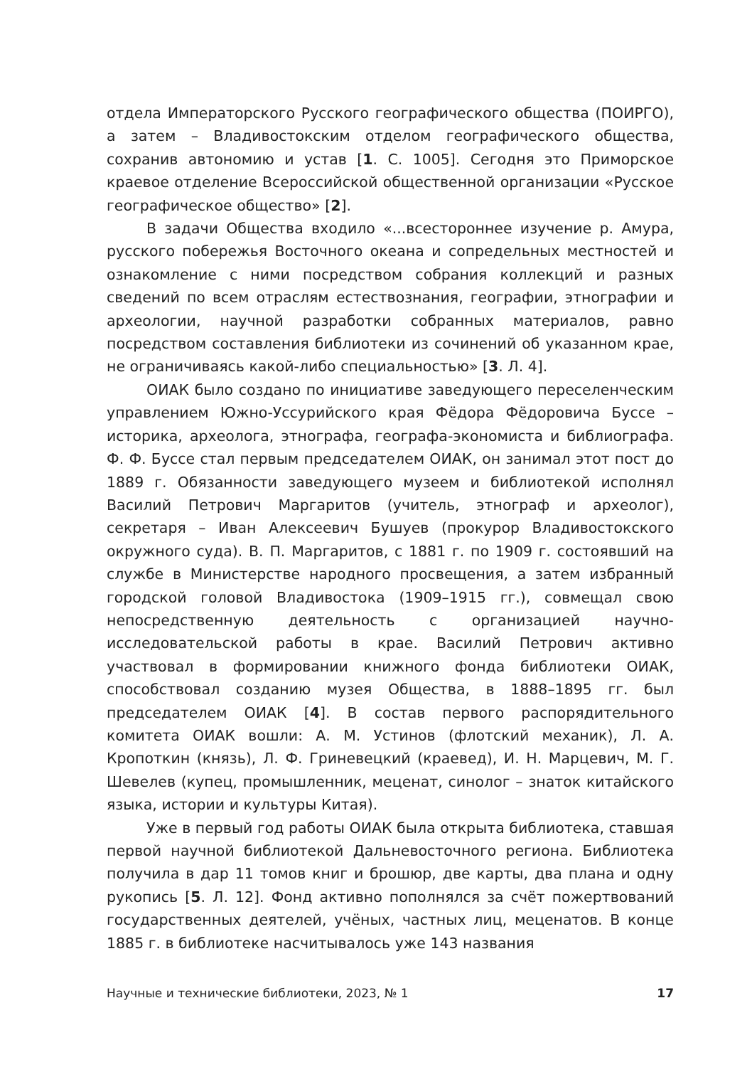отдела Императорского Русского географического общества (ПОИРГО), а затем – Владивостокским отделом географического общества, сохранив автономию и устав [1. С. 1005]. Сегодня это Приморское краевое отделение Всероссийской общественной организации «Русское географическое общество» [2].
В задачи Общества входило «...всестороннее изучение р. Амура, русского побережья Восточного океана и сопредельных местностей и ознакомление с ними посредством собрания коллекций и разных сведений по всем отраслям естествознания, географии, этнографии и археологии, научной разработки собранных материалов, равно посредством составления библиотеки из сочинений об указанном крае, не ограничиваясь какой-либо специальностью» [3. Л. 4].
ОИАК было создано по инициативе заведующего переселенческим управлением Южно-Уссурийского края Фёдора Фёдоровича Буссе – историка, археолога, этнографа, географа-экономиста и библиографа. Ф. Ф. Буссе стал первым председателем ОИАК, он занимал этот пост до 1889 г. Обязанности заведующего музеем и библиотекой исполнял Василий Петрович Маргаритов (учитель, этнограф и археолог), секретаря – Иван Алексеевич Бушуев (прокурор Владивостокского окружного суда). В. П. Маргаритов, с 1881 г. по 1909 г. состоявший на службе в Министерстве народного просвещения, а затем избранный городской головой Владивостока (1909–1915 гг.), совмещал свою непосредственную деятельность с организацией научно-исследовательской работы в крае. Василий Петрович активно участвовал в формировании книжного фонда библиотеки ОИАК, способствовал созданию музея Общества, в 1888–1895 гг. был председателем ОИАК [4]. В состав первого распорядительного комитета ОИАК вошли: А. М. Устинов (флотский механик), Л. А. Кропоткин (князь), Л. Ф. Гриневецкий (краевед), И. Н. Марцевич, М. Г. Шевелев (купец, промышленник, меценат, синолог – знаток китайского языка, истории и культуры Китая).
Уже в первый год работы ОИАК была открыта библиотека, ставшая первой научной библиотекой Дальневосточного региона. Библиотека получила в дар 11 томов книг и брошюр, две карты, два плана и одну рукопись [5. Л. 12]. Фонд активно пополнялся за счёт пожертвований государственных деятелей, учёных, частных лиц, меценатов. В конце 1885 г. в библиотеке насчитывалось уже 143 названия
Научные и технические библиотеки, 2023, № 1 17